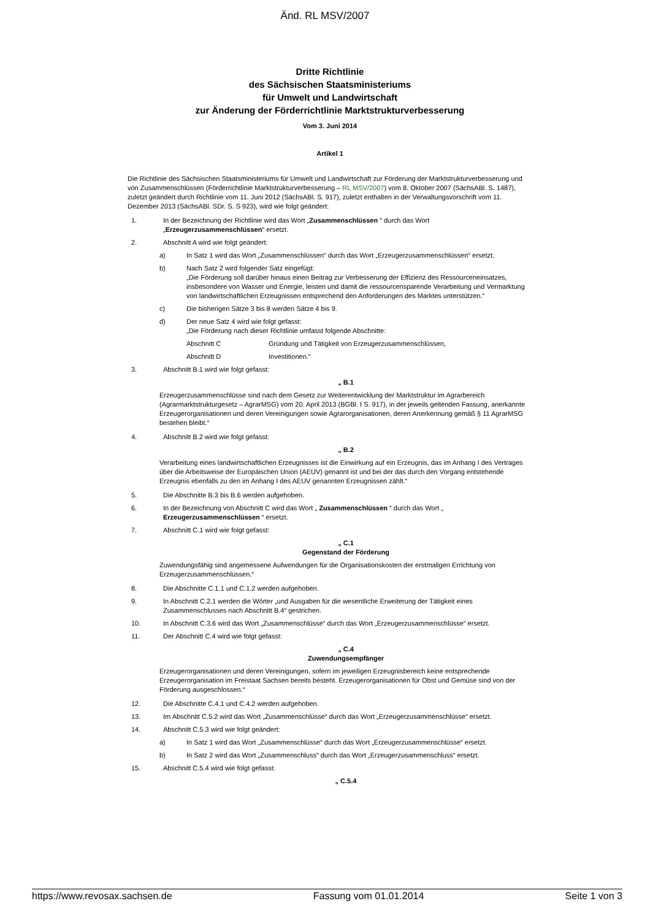Änd. RL MSV/2007
Dritte Richtlinie
des Sächsischen Staatsministeriums
für Umwelt und Landwirtschaft
zur Änderung der Förderrichtlinie Marktstrukturverbesserung
Vom 3. Juni 2014
Artikel 1
Die Richtlinie des Sächsischen Staatsministeriums für Umwelt und Landwirtschaft zur Förderung der Marktstrukturverbesserung und von Zusammenschlüssen (Förderrichtlinie Marktstrukturverbesserung – RL MSV/2007) vom 8. Oktober 2007 (SächsABl. S. 1487), zuletzt geändert durch Richtlinie vom 11. Juni 2012 (SächsABl. S. 917), zuletzt enthalten in der Verwaltungsvorschrift vom 11. Dezember 2013 (SächsABl. SDr. S. S 923), wird wie folgt geändert:
1. In der Bezeichnung der Richtlinie wird das Wort „Zusammenschlüssen “ durch das Wort „Erzeugerzusammenschlüssen“ ersetzt.
2. Abschnitt A wird wie folgt geändert:
a) In Satz 1 wird das Wort „Zusammenschlüssen“ durch das Wort „Erzeugerzusammenschlüssen“ ersetzt.
b) Nach Satz 2 wird folgender Satz eingefügt:
„Die Förderung soll darüber hinaus einen Beitrag zur Verbesserung der Effizienz des Ressourceneinsatzes, insbesondere von Wasser und Energie, leisten und damit die ressourcensparende Verarbeitung und Vermarktung von landwirtschaftlichen Erzeugnissen entsprechend den Anforderungen des Marktes unterstützen.“
c) Die bisherigen Sätze 3 bis 8 werden Sätze 4 bis 9.
d) Der neue Satz 4 wird wie folgt gefasst:
„Die Förderung nach dieser Richtlinie umfasst folgende Abschnitte:
Abschnitt C Gründung und Tätigkeit von Erzeugerzusammenschlüssen,
Abschnitt D Investitionen.“
3. Abschnitt B.1 wird wie folgt gefasst:
„ B.1
Erzeugerzusammenschlüsse sind nach dem Gesetz zur Weiterentwicklung der Marktstruktur im Agrarbereich (Agrarmarktstrukturgesetz – AgrarMSG) vom 20. April 2013 (BGBl. I S. 917), in der jeweils geltenden Fassung, anerkannte Erzeugerorganisationen und deren Vereinigungen sowie Agrarorganisationen, deren Anerkennung gemäß § 11 AgrarMSG bestehen bleibt.“
4. Abschnitt B.2 wird wie folgt gefasst:
„ B.2
Verarbeitung eines landwirtschaftlichen Erzeugnisses ist die Einwirkung auf ein Erzeugnis, das im Anhang I des Vertrages über die Arbeitsweise der Europäischen Union (AEUV) genannt ist und bei der das durch den Vorgang entstehende Erzeugnis ebenfalls zu den im Anhang I des AEUV genannten Erzeugnissen zählt.“
5. Die Abschnitte B.3 bis B.6 werden aufgehoben.
6. In der Bezeichnung von Abschnitt C wird das Wort „ Zusammenschlüssen “ durch das Wort „ Erzeugerzusammenschlüssen “ ersetzt.
7. Abschnitt C.1 wird wie folgt gefasst:
„ C.1
Gegenstand der Förderung
Zuwendungsfähig sind angemessene Aufwendungen für die Organisationskosten der erstmaligen Errichtung von Erzeugerzusammenschlüssen.“
8. Die Abschnitte C.1.1 und C.1.2 werden aufgehoben.
9. In Abschnitt C.2.1 werden die Wörter „und Ausgaben für die wesentliche Erweiterung der Tätigkeit eines Zusammenschlusses nach Abschnitt B.4“ gestrichen.
10. In Abschnitt C.3.6 wird das Wort „Zusammenschlüsse“ durch das Wort „Erzeugerzusammenschlüsse“ ersetzt.
11. Der Abschnitt C.4 wird wie folgt gefasst:
„ C.4
Zuwendungsempfänger
Erzeugerorganisationen und deren Vereinigungen, sofern im jeweiligen Erzeugnisbereich keine entsprechende Erzeugerorganisation im Freistaat Sachsen bereits besteht. Erzeugerorganisationen für Obst und Gemüse sind von der Förderung ausgeschlossen.“
12. Die Abschnitte C.4.1 und C.4.2 werden aufgehoben.
13. Im Abschnitt C.5.2 wird das Wort „Zusammenschlüsse“ durch das Wort „Erzeugerzusammenschlüsse“ ersetzt.
14. Abschnitt C.5.3 wird wie folgt geändert:
a) In Satz 1 wird das Wort „Zusammenschlüsse“ durch das Wort „Erzeugerzusammenschlüsse“ ersetzt.
b) In Satz 2 wird das Wort „Zusammenschluss“ durch das Wort „Erzeugerzusammenschluss“ ersetzt.
15. Abschnitt C.5.4 wird wie folgt gefasst:
„ C.5.4
https://www.revosax.sachsen.de Fassung vom 01.01.2014 Seite 1 von 3